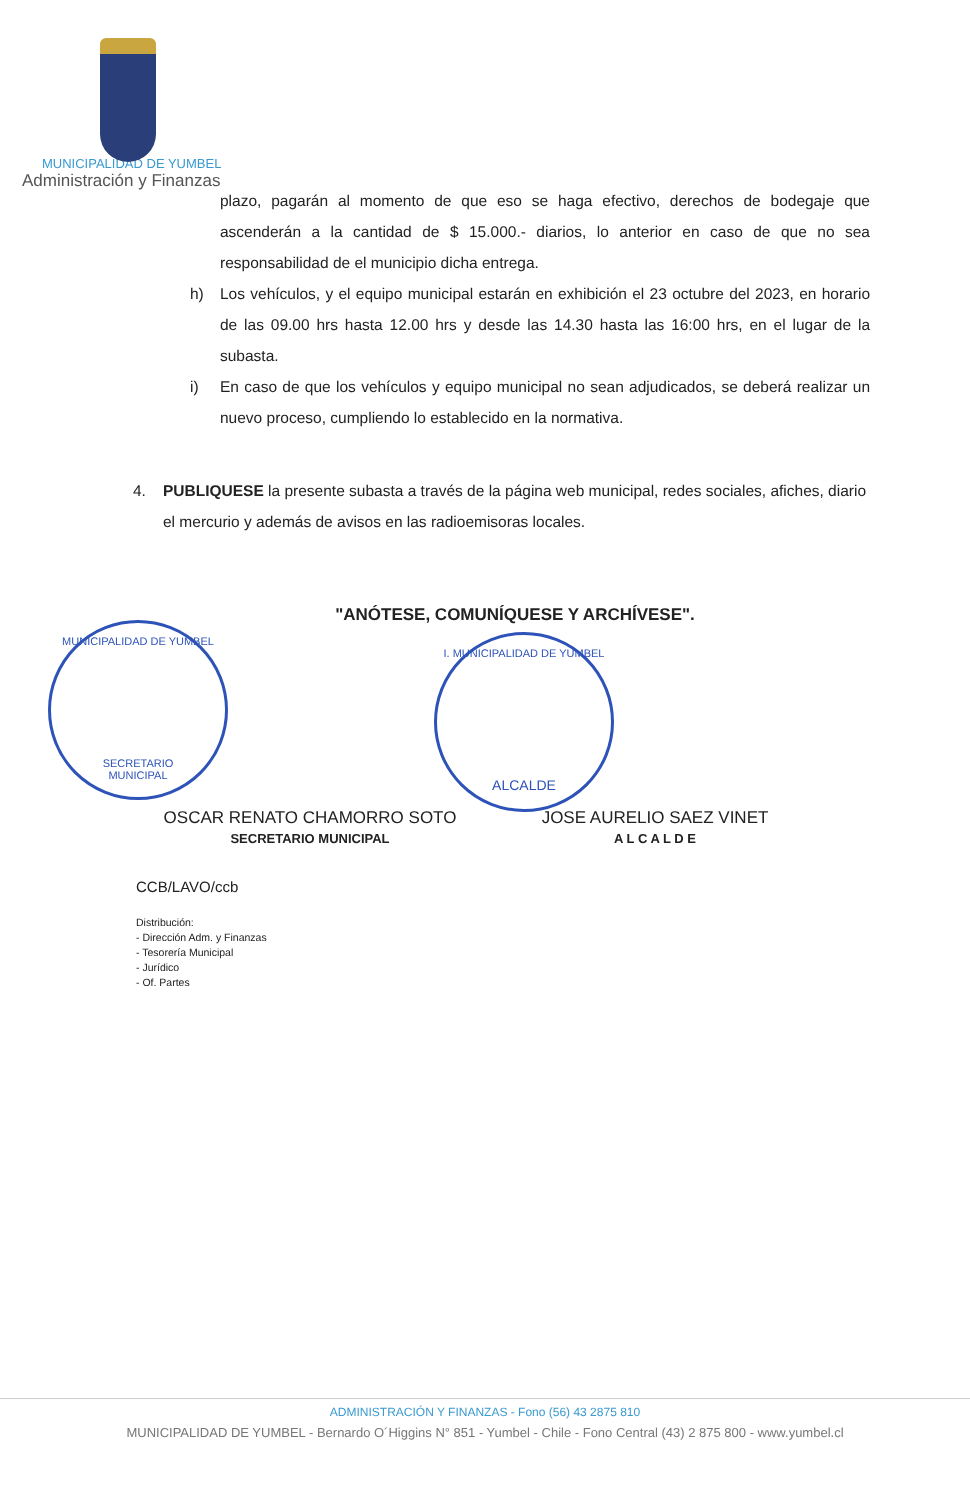MUNICIPALIDAD DE YUMBEL
Administración y Finanzas
plazo, pagarán al momento de que eso se haga efectivo, derechos de bodegaje que ascenderán a la cantidad de $ 15.000.- diarios, lo anterior en caso de que no sea responsabilidad de el municipio dicha entrega.
h) Los vehículos, y el equipo municipal estarán en exhibición el 23 octubre del 2023, en horario de las 09.00 hrs hasta 12.00 hrs y desde las 14.30 hasta las 16:00 hrs, en el lugar de la subasta.
i) En caso de que los vehículos y equipo municipal no sean adjudicados, se deberá realizar un nuevo proceso, cumpliendo lo establecido en la normativa.
4. PUBLIQUESE la presente subasta a través de la página web municipal, redes sociales, afiches, diario el mercurio y además de avisos en las radioemisoras locales.
"ANÓTESE, COMUNÍQUESE Y ARCHÍVESE".
MUNICIPALIDAD DE YUMBEL
SECRETARIO
MUNICIPAL
I. MUNICIPALIDAD DE YUMBEL
ALCALDE
OSCAR RENATO CHAMORRO SOTO
SECRETARIO MUNICIPAL
JOSE AURELIO SAEZ VINET
A L C A L D E
CCB/LAVO/ccb
Distribución:
- Dirección Adm. y Finanzas
- Tesorería Municipal
- Jurídico
- Of. Partes
ADMINISTRACIÓN Y FINANZAS - Fono (56) 43 2875 810
MUNICIPALIDAD DE YUMBEL - Bernardo O´Higgins N° 851 - Yumbel - Chile - Fono Central (43) 2 875 800 - www.yumbel.cl